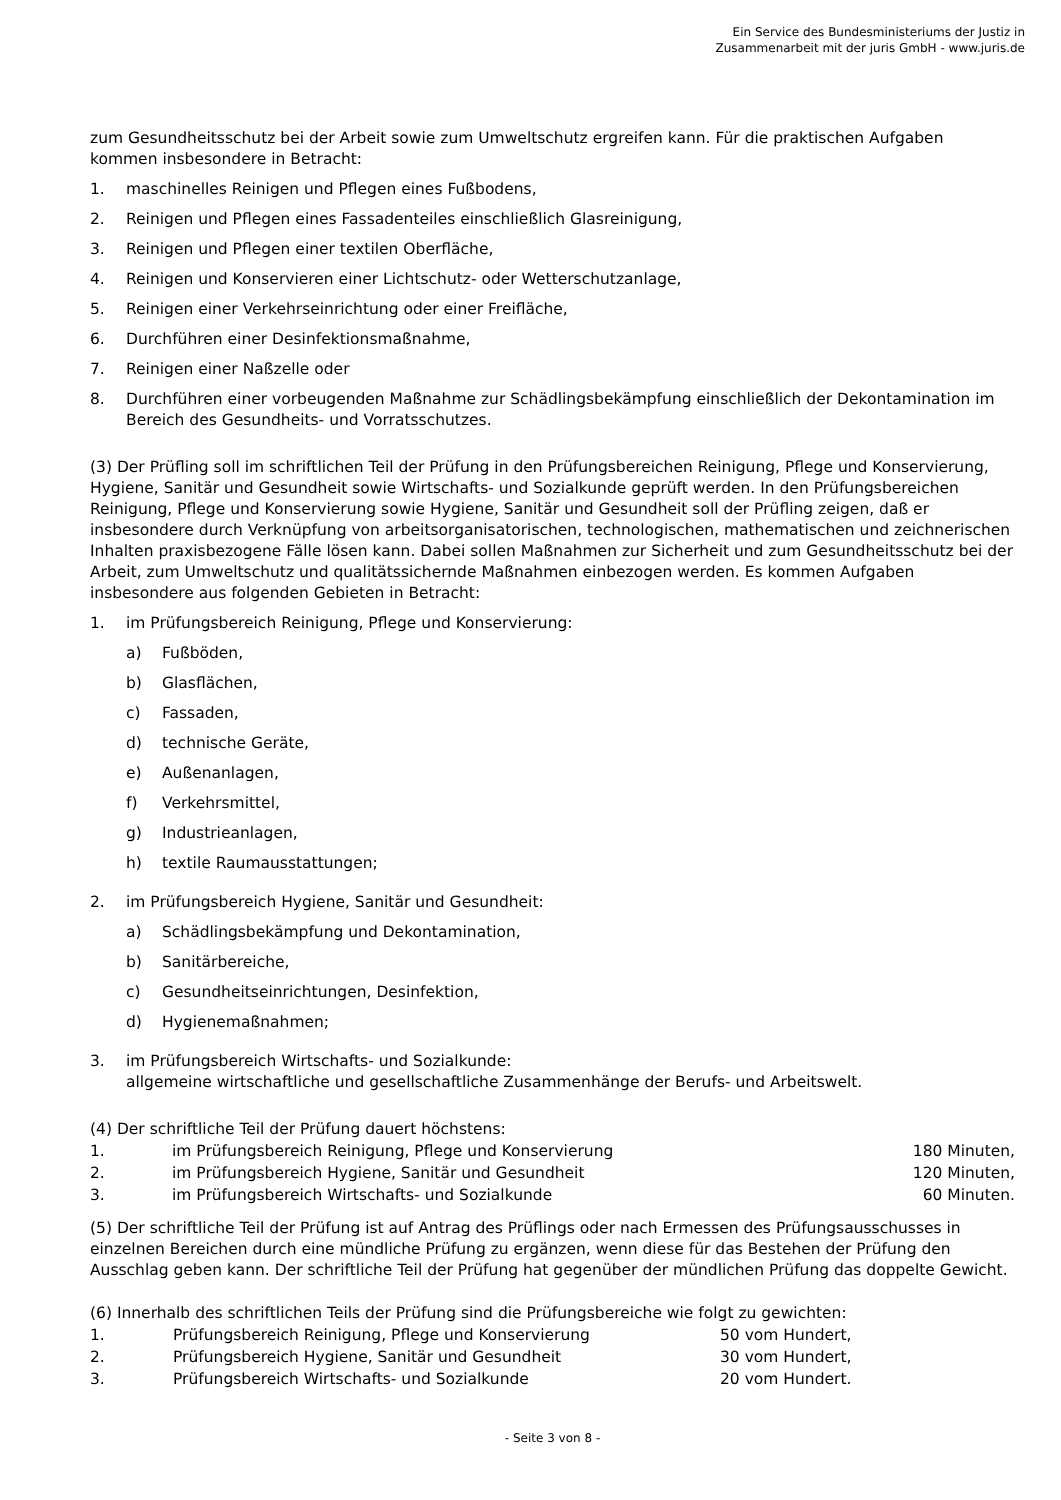Ein Service des Bundesministeriums der Justiz in
Zusammenarbeit mit der juris GmbH - www.juris.de
zum Gesundheitsschutz bei der Arbeit sowie zum Umweltschutz ergreifen kann. Für die praktischen Aufgaben kommen insbesondere in Betracht:
1. maschinelles Reinigen und Pflegen eines Fußbodens,
2. Reinigen und Pflegen eines Fassadenteiles einschließlich Glasreinigung,
3. Reinigen und Pflegen einer textilen Oberfläche,
4. Reinigen und Konservieren einer Lichtschutz- oder Wetterschutzanlage,
5. Reinigen einer Verkehrseinrichtung oder einer Freifläche,
6. Durchführen einer Desinfektionsmaßnahme,
7. Reinigen einer Naßzelle oder
8. Durchführen einer vorbeugenden Maßnahme zur Schädlingsbekämpfung einschließlich der Dekontamination im Bereich des Gesundheits- und Vorratsschutzes.
(3) Der Prüfling soll im schriftlichen Teil der Prüfung in den Prüfungsbereichen Reinigung, Pflege und Konservierung, Hygiene, Sanitär und Gesundheit sowie Wirtschafts- und Sozialkunde geprüft werden. In den Prüfungsbereichen Reinigung, Pflege und Konservierung sowie Hygiene, Sanitär und Gesundheit soll der Prüfling zeigen, daß er insbesondere durch Verknüpfung von arbeitsorganisatorischen, technologischen, mathematischen und zeichnerischen Inhalten praxisbezogene Fälle lösen kann. Dabei sollen Maßnahmen zur Sicherheit und zum Gesundheitsschutz bei der Arbeit, zum Umweltschutz und qualitätssichernde Maßnahmen einbezogen werden. Es kommen Aufgaben insbesondere aus folgenden Gebieten in Betracht:
1. im Prüfungsbereich Reinigung, Pflege und Konservierung:
a) Fußböden,
b) Glasflächen,
c) Fassaden,
d) technische Geräte,
e) Außenanlagen,
f) Verkehrsmittel,
g) Industrieanlagen,
h) textile Raumausstattungen;
2. im Prüfungsbereich Hygiene, Sanitär und Gesundheit:
a) Schädlingsbekämpfung und Dekontamination,
b) Sanitärbereiche,
c) Gesundheitseinrichtungen, Desinfektion,
d) Hygienemaßnahmen;
3. im Prüfungsbereich Wirtschafts- und Sozialkunde:
allgemeine wirtschaftliche und gesellschaftliche Zusammenhänge der Berufs- und Arbeitswelt.
(4) Der schriftliche Teil der Prüfung dauert höchstens:
| 1. | im Prüfungsbereich Reinigung, Pflege und Konservierung | 180 Minuten, |
| 2. | im Prüfungsbereich Hygiene, Sanitär und Gesundheit | 120 Minuten, |
| 3. | im Prüfungsbereich Wirtschafts- und Sozialkunde | 60 Minuten. |
(5) Der schriftliche Teil der Prüfung ist auf Antrag des Prüflings oder nach Ermessen des Prüfungsausschusses in einzelnen Bereichen durch eine mündliche Prüfung zu ergänzen, wenn diese für das Bestehen der Prüfung den Ausschlag geben kann. Der schriftliche Teil der Prüfung hat gegenüber der mündlichen Prüfung das doppelte Gewicht.
(6) Innerhalb des schriftlichen Teils der Prüfung sind die Prüfungsbereiche wie folgt zu gewichten:
| 1. | Prüfungsbereich Reinigung, Pflege und Konservierung | 50 vom Hundert, |
| 2. | Prüfungsbereich Hygiene, Sanitär und Gesundheit | 30 vom Hundert, |
| 3. | Prüfungsbereich Wirtschafts- und Sozialkunde | 20 vom Hundert. |
- Seite 3 von 8 -